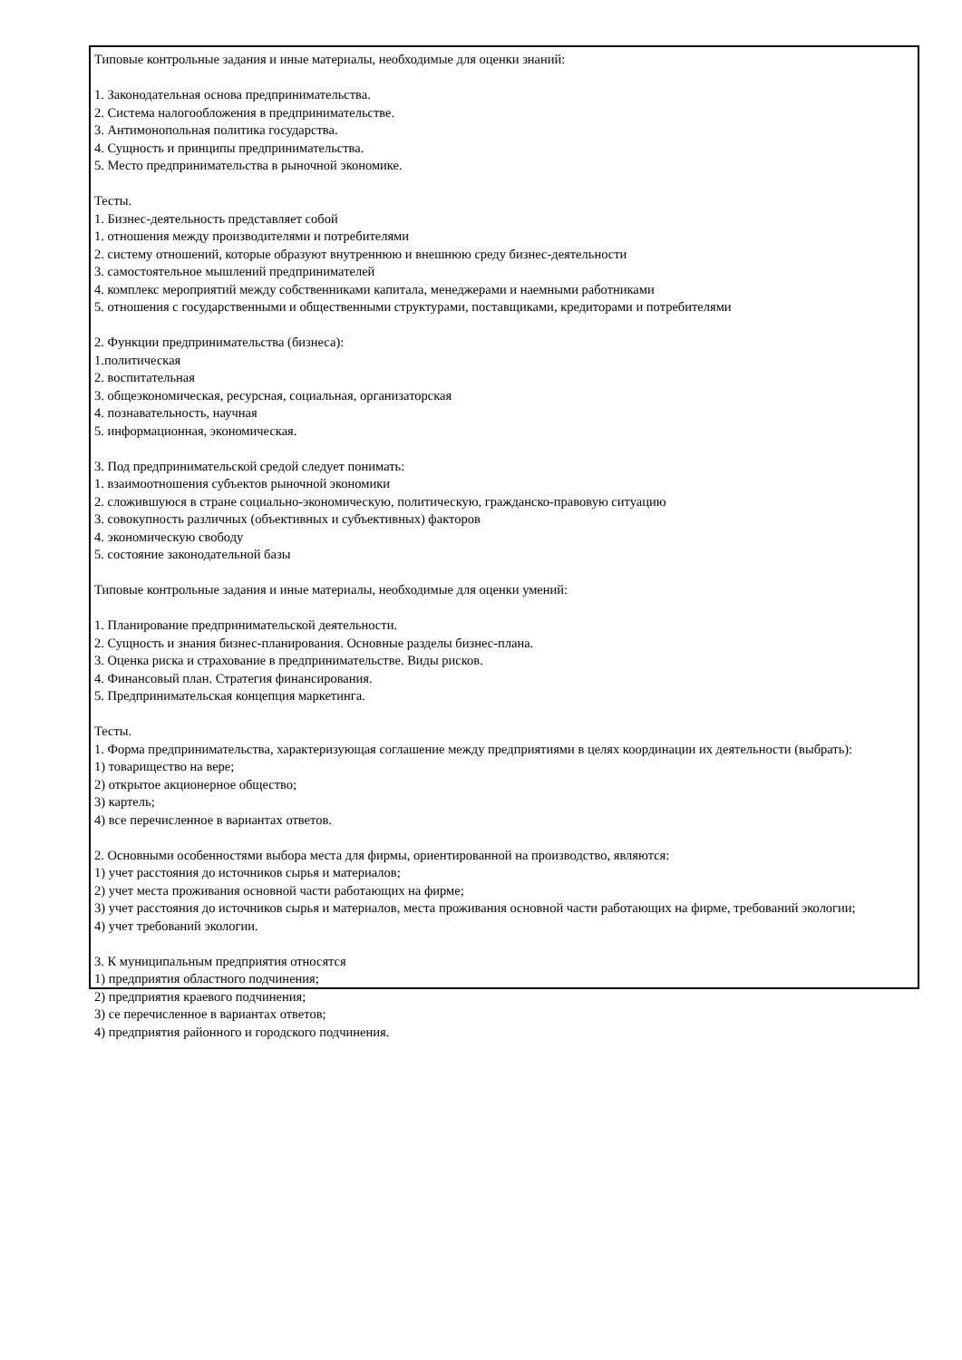Типовые контрольные задания и иные материалы, необходимые для оценки знаний:
1. Законодательная основа предпринимательства.
2. Система налогообложения в предпринимательстве.
3. Антимонопольная политика государства.
4. Сущность и принципы предпринимательства.
5. Место предпринимательства в рыночной экономике.
Тесты.
1. Бизнес-деятельность представляет собой
1. отношения между производителями и потребителями
2. систему отношений, которые образуют внутреннюю и внешнюю среду бизнес-деятельности
3. самостоятельное мышлений предпринимателей
4. комплекс мероприятий между собственниками капитала, менеджерами и наемными работниками
5. отношения с государственными и общественными структурами, поставщиками, кредиторами и потребителями
2. Функции предпринимательства (бизнеса):
1.политическая
2. воспитательная
3. общеэкономическая, ресурсная, социальная, организаторская
4. познавательность, научная
5. информационная, экономическая.
3. Под предпринимательской средой следует понимать:
1. взаимоотношения субъектов рыночной экономики
2. сложившуюся в стране социально-экономическую, политическую, гражданско-правовую ситуацию
3. совокупность различных (объективных и субъективных) факторов
4. экономическую свободу
5. состояние законодательной базы
Типовые контрольные задания и иные материалы, необходимые для оценки умений:
1. Планирование предпринимательской деятельности.
2. Сущность и знания бизнес-планирования. Основные разделы бизнес-плана.
3. Оценка риска и страхование в предпринимательстве. Виды рисков.
4. Финансовый план. Стратегия финансирования.
5. Предпринимательская концепция маркетинга.
Тесты.
1. Форма предпринимательства, характеризующая соглашение между предприятиями в целях координации их деятельности (выбрать):
1) товарищество на вере;
2) открытое акционерное общество;
3) картель;
4) все перечисленное в вариантах ответов.
2. Основными особенностями выбора места для фирмы, ориентированной на производство, являются:
1) учет расстояния до источников сырья и материалов;
2) учет места проживания основной части работающих на фирме;
3) учет расстояния до источников сырья и материалов, места проживания основной части работающих на фирме, требований экологии;
4) учет требований экологии.
3. К муниципальным предприятия относятся
1) предприятия областного подчинения;
2) предприятия краевого подчинения;
3) се перечисленное в вариантах ответов;
4) предприятия районного и городского подчинения.